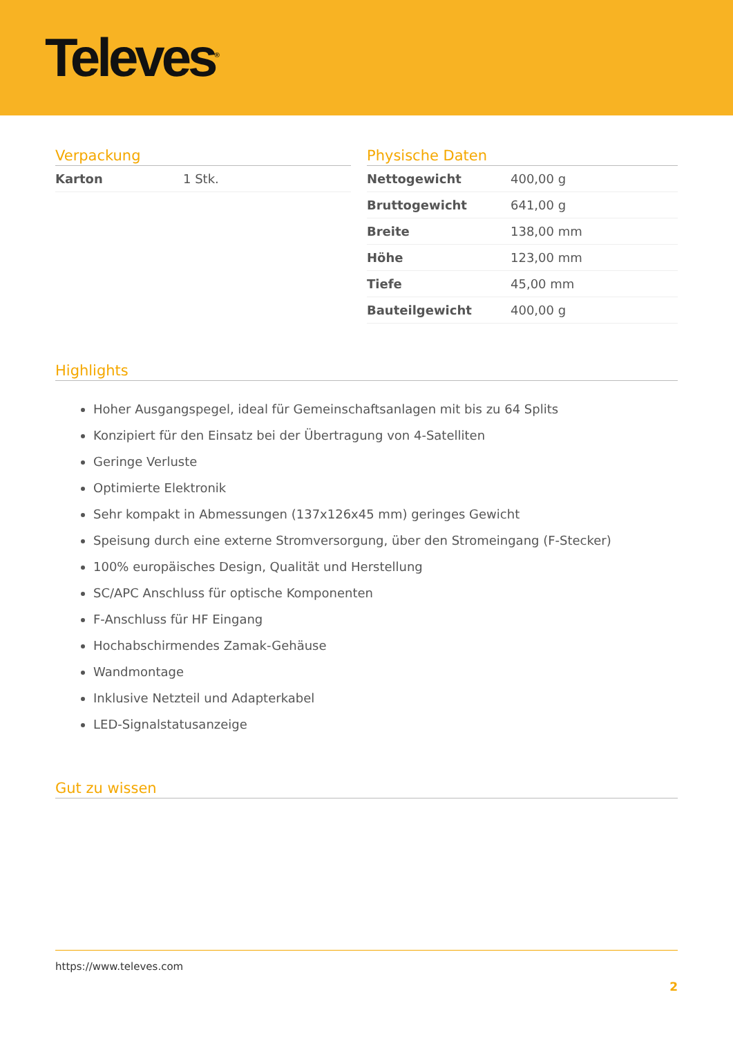Televes<sup>®</sup>
Verpackung
| Karton | 1 Stk. |
Physische Daten
| Nettogewicht | 400,00 g |
| Bruttogewicht | 641,00 g |
| Breite | 138,00 mm |
| Höhe | 123,00 mm |
| Tiefe | 45,00 mm |
| Bauteilgewicht | 400,00 g |
Highlights
Hoher Ausgangspegel, ideal für Gemeinschaftsanlagen mit bis zu 64 Splits
Konzipiert für den Einsatz bei der Übertragung von 4-Satelliten
Geringe Verluste
Optimierte Elektronik
Sehr kompakt in Abmessungen (137x126x45 mm) geringes Gewicht
Speisung durch eine externe Stromversorgung, über den Stromeingang (F-Stecker)
100% europäisches Design, Qualität und Herstellung
SC/APC Anschluss für optische Komponenten
F-Anschluss für HF Eingang
Hochabschirmendes Zamak-Gehäuse
Wandmontage
Inklusive Netzteil und Adapterkabel
LED-Signalstatusanzeige
Gut zu wissen
https://www.televes.com
2